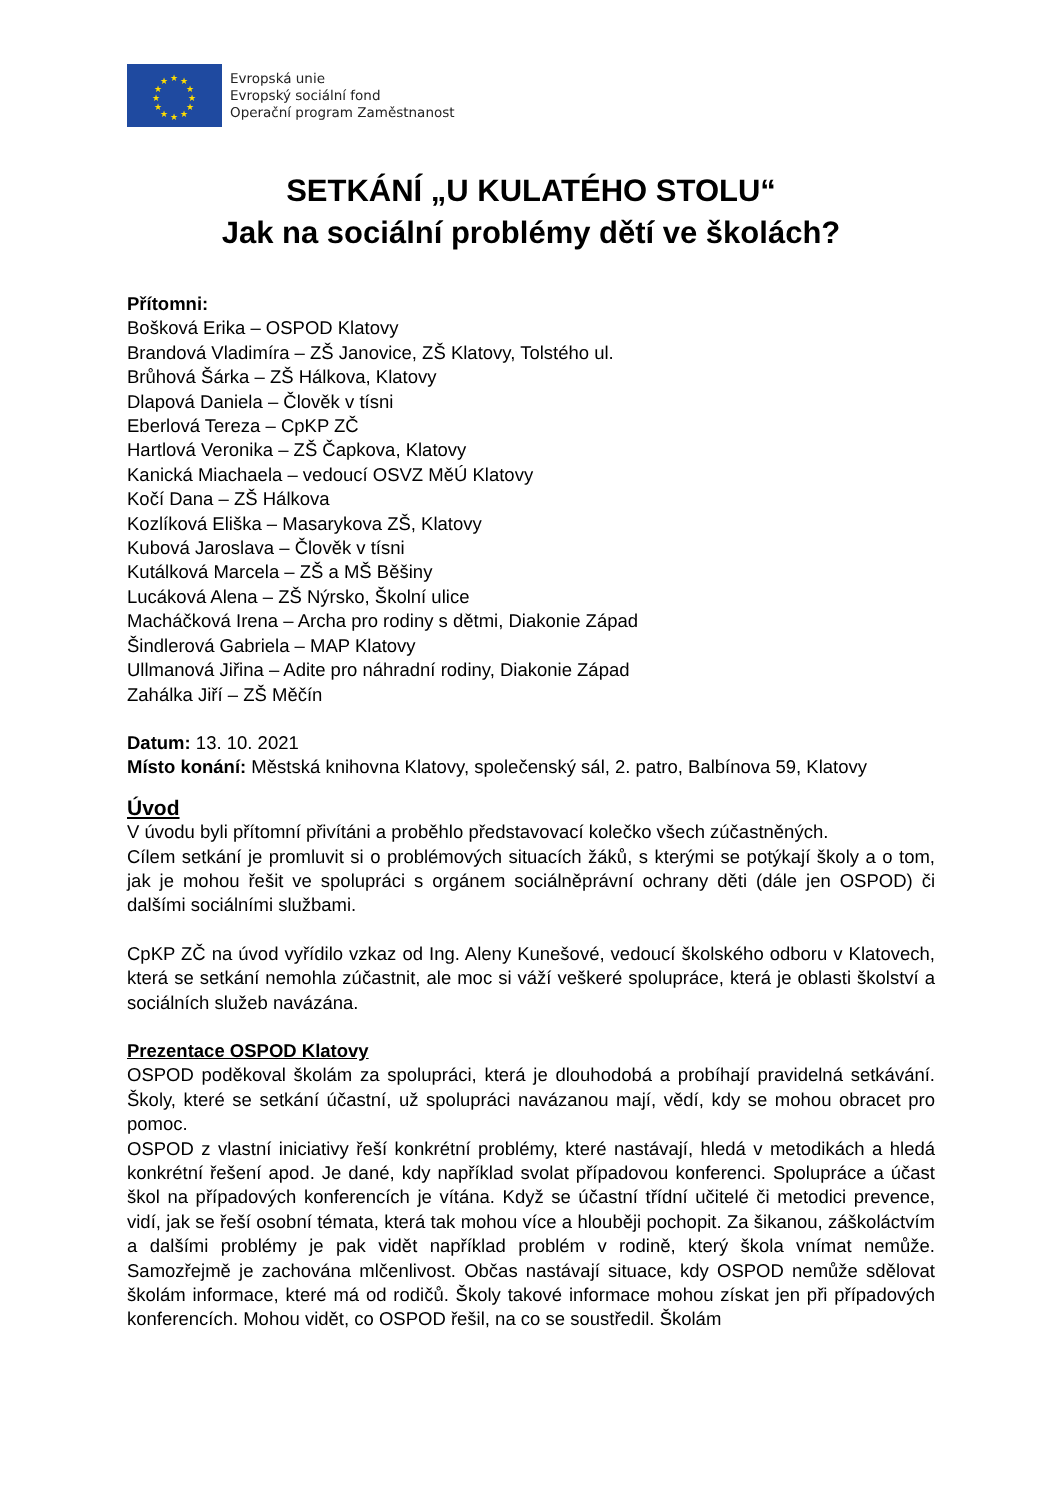★
★
★
★
★
★
★
★
★
★
★
★
Evropská unie
Evropský sociální fond
Operační program Zaměstnanost
SETKÁNÍ „U KULATÉHO STOLU“
Jak na sociální problémy dětí ve školách?
Přítomni:
Bošková Erika – OSPOD Klatovy
Brandová Vladimíra – ZŠ Janovice, ZŠ Klatovy, Tolstého ul.
Brůhová Šárka – ZŠ Hálkova, Klatovy
Dlapová Daniela – Člověk v tísni
Eberlová Tereza – CpKP ZČ
Hartlová Veronika – ZŠ Čapkova, Klatovy
Kanická Miachaela – vedoucí OSVZ MěÚ Klatovy
Kočí Dana – ZŠ Hálkova
Kozlíková Eliška – Masarykova ZŠ, Klatovy
Kubová Jaroslava – Člověk v tísni
Kutálková Marcela – ZŠ a MŠ Běšiny
Lucáková Alena – ZŠ Nýrsko, Školní ulice
Macháčková Irena – Archa pro rodiny s dětmi, Diakonie Západ
Šindlerová Gabriela – MAP Klatovy
Ullmanová Jiřina – Adite pro náhradní rodiny, Diakonie Západ
Zahálka Jiří – ZŠ Měčín
Datum: 13. 10. 2021
Místo konání: Městská knihovna Klatovy, společenský sál, 2. patro, Balbínova 59, Klatovy
Úvod
V úvodu byli přítomní přivítáni a proběhlo představovací kolečko všech zúčastněných.
Cílem setkání je promluvit si o problémových situacích žáků, s kterými se potýkají školy a o tom, jak je mohou řešit ve spolupráci s orgánem sociálněprávní ochrany děti (dále jen OSPOD) či dalšími sociálními službami.
CpKP ZČ na úvod vyřídilo vzkaz od Ing. Aleny Kunešové, vedoucí školského odboru v Klatovech, která se setkání nemohla zúčastnit, ale moc si váží veškeré spolupráce, která je oblasti školství a sociálních služeb navázána.
Prezentace OSPOD Klatovy
OSPOD poděkoval školám za spolupráci, která je dlouhodobá a probíhají pravidelná setkávání. Školy, které se setkání účastní, už spolupráci navázanou mají, vědí, kdy se mohou obracet pro pomoc.
OSPOD z vlastní iniciativy řeší konkrétní problémy, které nastávají, hledá v metodikách a hledá konkrétní řešení apod. Je dané, kdy například svolat případovou konferenci. Spolupráce a účast škol na případových konferencích je vítána. Když se účastní třídní učitelé či metodici prevence, vidí, jak se řeší osobní témata, která tak mohou více a hlouběji pochopit. Za šikanou, záškoláctvím a dalšími problémy je pak vidět například problém v rodině, který škola vnímat nemůže. Samozřejmě je zachována mlčenlivost. Občas nastávají situace, kdy OSPOD nemůže sdělovat školám informace, které má od rodičů. Školy takové informace mohou získat jen při případových konferencích. Mohou vidět, co OSPOD řešil, na co se soustředil. Školám